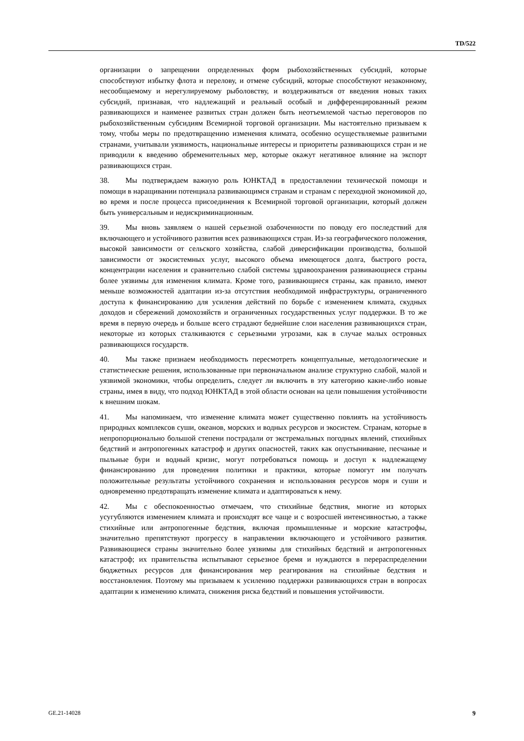TD/522
организации о запрещении определенных форм рыбохозяйственных субсидий, которые способствуют избытку флота и перелову, и отмене субсидий, которые способствуют незаконному, несообщаемому и нерегулируемому рыболовству, и воздерживаться от введения новых таких субсидий, признавая, что надлежащий и реальный особый и дифференцированный режим развивающихся и наименее развитых стран должен быть неотъемлемой частью переговоров по рыбохозяйственным субсидиям Всемирной торговой организации. Мы настоятельно призываем к тому, чтобы меры по предотвращению изменения климата, особенно осуществляемые развитыми странами, учитывали уязвимость, национальные интересы и приоритеты развивающихся стран и не приводили к введению обременительных мер, которые окажут негативное влияние на экспорт развивающихся стран.
38. Мы подтверждаем важную роль ЮНКТАД в предоставлении технической помощи и помощи в наращивании потенциала развивающимся странам и странам с переходной экономикой до, во время и после процесса присоединения к Всемирной торговой организации, который должен быть универсальным и недискриминационным.
39. Мы вновь заявляем о нашей серьезной озабоченности по поводу его последствий для включающего и устойчивого развития всех развивающихся стран. Из-за географического положения, высокой зависимости от сельского хозяйства, слабой диверсификации производства, большой зависимости от экосистемных услуг, высокого объема имеющегося долга, быстрого роста, концентрации населения и сравнительно слабой системы здравоохранения развивающиеся страны более уязвимы для изменения климата. Кроме того, развивающиеся страны, как правило, имеют меньше возможностей адаптации из-за отсутствия необходимой инфраструктуры, ограниченного доступа к финансированию для усиления действий по борьбе с изменением климата, скудных доходов и сбережений домохозяйств и ограниченных государственных услуг поддержки. В то же время в первую очередь и больше всего страдают беднейшие слои населения развивающихся стран, некоторые из которых сталкиваются с серьезными угрозами, как в случае малых островных развивающихся государств.
40. Мы также признаем необходимость пересмотреть концептуальные, методологические и статистические решения, использованные при первоначальном анализе структурно слабой, малой и уязвимой экономики, чтобы определить, следует ли включить в эту категорию какие-либо новые страны, имея в виду, что подход ЮНКТАД в этой области основан на цели повышения устойчивости к внешним шокам.
41. Мы напоминаем, что изменение климата может существенно повлиять на устойчивость природных комплексов суши, океанов, морских и водных ресурсов и экосистем. Странам, которые в непропорционально большой степени пострадали от экстремальных погодных явлений, стихийных бедствий и антропогенных катастроф и других опасностей, таких как опустынивание, песчаные и пыльные бури и водный кризис, могут потребоваться помощь и доступ к надлежащему финансированию для проведения политики и практики, которые помогут им получать положительные результаты устойчивого сохранения и использования ресурсов моря и суши и одновременно предотвращать изменение климата и адаптироваться к нему.
42. Мы с обеспокоенностью отмечаем, что стихийные бедствия, многие из которых усугубляются изменением климата и происходят все чаще и с возросшей интенсивностью, а также стихийные или антропогенные бедствия, включая промышленные и морские катастрофы, значительно препятствуют прогрессу в направлении включающего и устойчивого развития. Развивающиеся страны значительно более уязвимы для стихийных бедствий и антропогенных катастроф; их правительства испытывают серьезное бремя и нуждаются в перераспределении бюджетных ресурсов для финансирования мер реагирования на стихийные бедствия и восстановления. Поэтому мы призываем к усилению поддержки развивающихся стран в вопросах адаптации к изменению климата, снижения риска бедствий и повышения устойчивости.
GE.21-14028 9